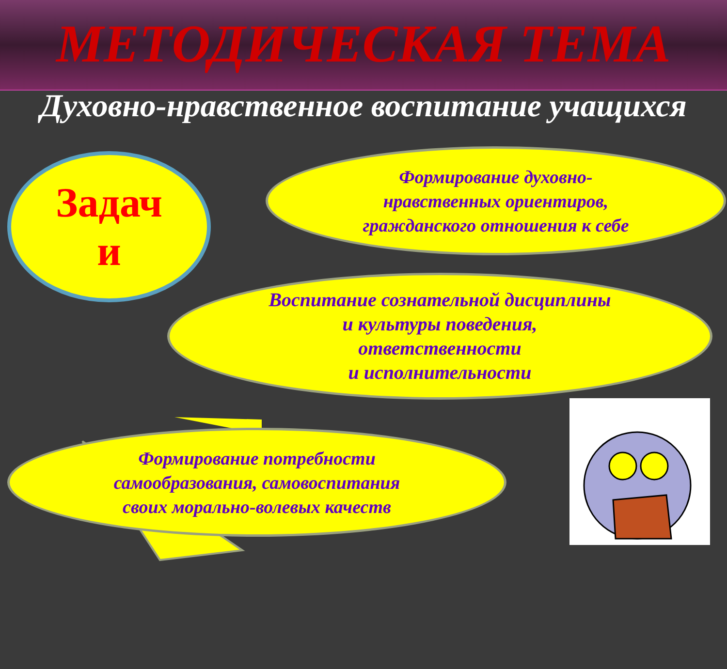МЕТОДИЧЕСКАЯ ТЕМА
Духовно-нравственное воспитание учащихся
Формирование духовно-
нравственных ориентиров,
гражданского отношения к себе
Воспитание сознательной дисциплины
и культуры поведения,
ответственности
и исполнительности
Формирование потребности
самообразования, самовоспитания
своих морально-волевых качеств
Задач
и